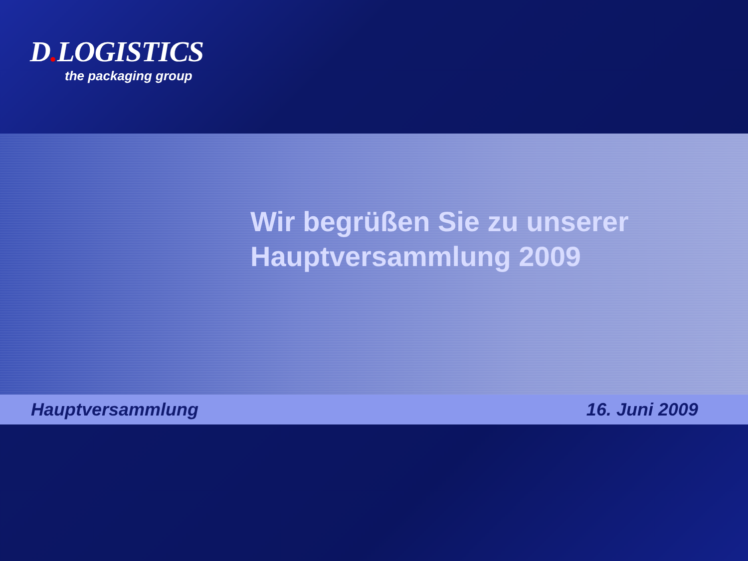D. LOGISTICS
the packaging group
Wir begrüßen Sie zu unserer
Hauptversammlung 2009
Hauptversammlung 16. Juni 2009